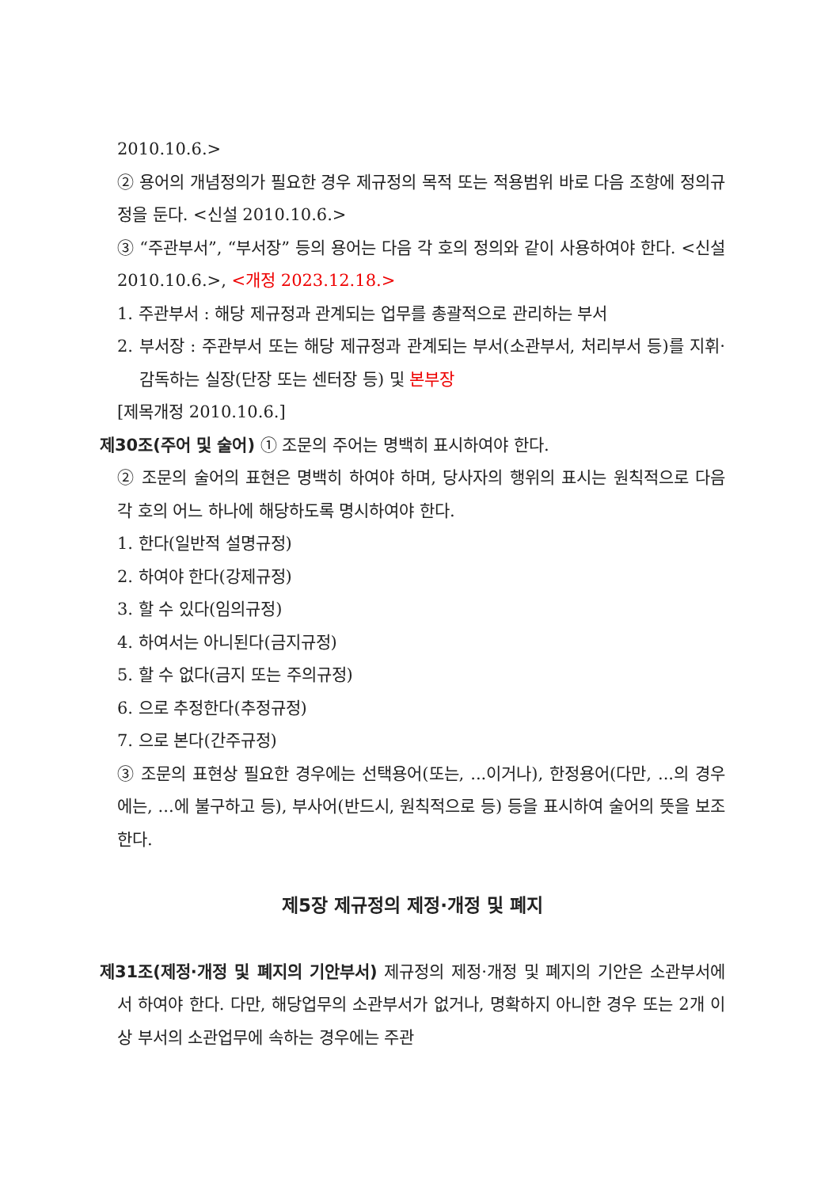2010.10.6.>
② 용어의 개념정의가 필요한 경우 제규정의 목적 또는 적용범위 바로 다음 조항에 정의규정을 둔다. <신설 2010.10.6.>
③ “주관부서”, “부서장” 등의 용어는 다음 각 호의 정의와 같이 사용하여야 한다. <신설 2010.10.6.>, <개정 2023.12.18.>
1. 주관부서 : 해당 제규정과 관계되는 업무를 총괄적으로 관리하는 부서
2. 부서장 : 주관부서 또는 해당 제규정과 관계되는 부서(소관부서, 처리부서 등)를 지휘·감독하는 실장(단장 또는 센터장 등) 및 본부장
[제목개정 2010.10.6.]
제30조(주어 및 술어) ① 조문의 주어는 명백히 표시하여야 한다.
② 조문의 술어의 표현은 명백히 하여야 하며, 당사자의 행위의 표시는 원칙적으로 다음 각 호의 어느 하나에 해당하도록 명시하여야 한다.
1. 한다(일반적 설명규정)
2. 하여야 한다(강제규정)
3. 할 수 있다(임의규정)
4. 하여서는 아니된다(금지규정)
5. 할 수 없다(금지 또는 주의규정)
6. 으로 추정한다(추정규정)
7. 으로 본다(간주규정)
③ 조문의 표현상 필요한 경우에는 선택용어(또는, ...이거나), 한정용어(다만, ...의 경우에는, ...에 불구하고 등), 부사어(반드시, 원칙적으로 등) 등을 표시하여 술어의 뜻을 보조한다.
제5장 제규정의 제정·개정 및 폐지
제31조(제정·개정 및 폐지의 기안부서) 제규정의 제정·개정 및 폐지의 기안은 소관부서에서 하여야 한다. 다만, 해당업무의 소관부서가 없거나, 명확하지 아니한 경우 또는 2개 이상 부서의 소관업무에 속하는 경우에는 주관